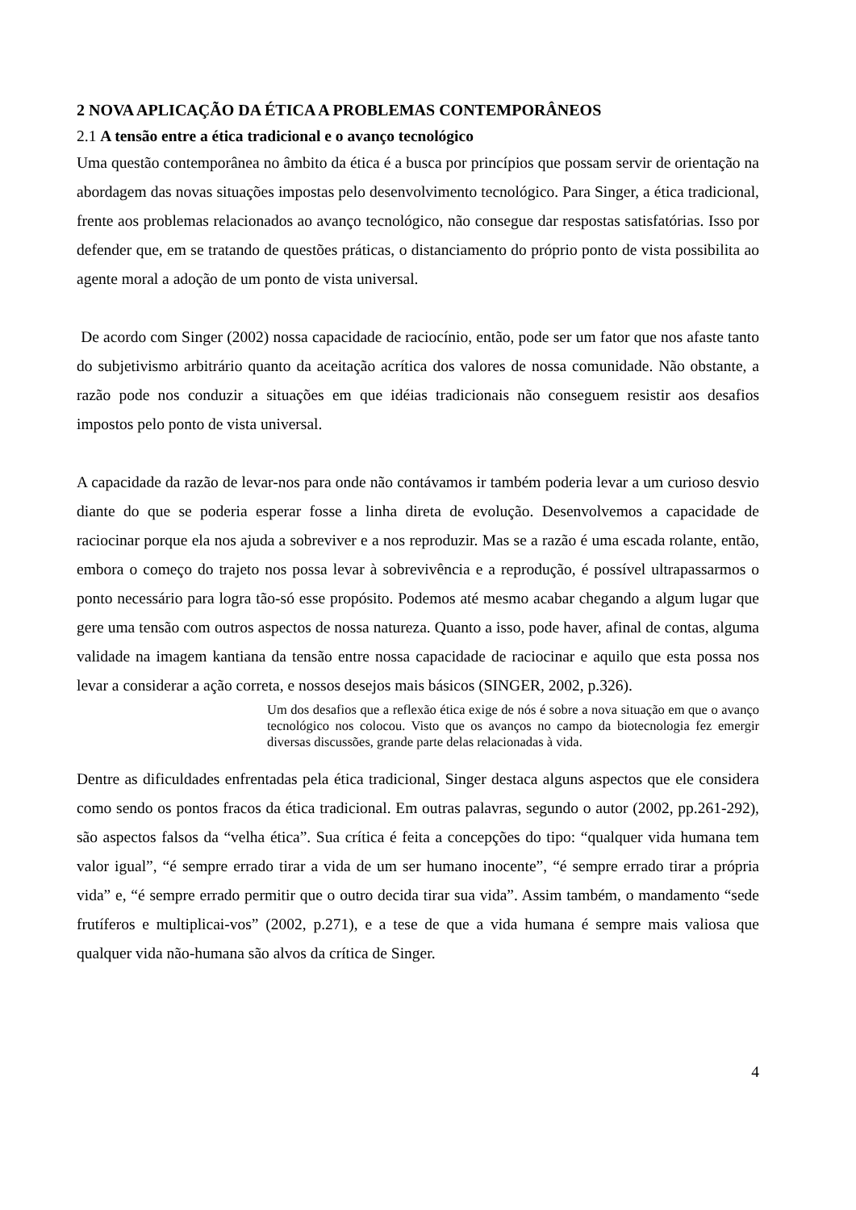2 NOVA APLICAÇÃO DA ÉTICA A PROBLEMAS CONTEMPORÂNEOS
2.1 A tensão entre a ética tradicional e o avanço tecnológico
Uma questão contemporânea no âmbito da ética é a busca por princípios que possam servir de orientação na abordagem das novas situações impostas pelo desenvolvimento tecnológico. Para Singer, a ética tradicional, frente aos problemas relacionados ao avanço tecnológico, não consegue dar respostas satisfatórias. Isso por defender que, em se tratando de questões práticas, o distanciamento do próprio ponto de vista possibilita ao agente moral a adoção de um ponto de vista universal.
De acordo com Singer (2002) nossa capacidade de raciocínio, então, pode ser um fator que nos afaste tanto do subjetivismo arbitrário quanto da aceitação acrítica dos valores de nossa comunidade. Não obstante, a razão pode nos conduzir a situações em que idéias tradicionais não conseguem resistir aos desafios impostos pelo ponto de vista universal.
A capacidade da razão de levar-nos para onde não contávamos ir também poderia levar a um curioso desvio diante do que se poderia esperar fosse a linha direta de evolução. Desenvolvemos a capacidade de raciocinar porque ela nos ajuda a sobreviver e a nos reproduzir. Mas se a razão é uma escada rolante, então, embora o começo do trajeto nos possa levar à sobrevivência e a reprodução, é possível ultrapassarmos o ponto necessário para logra tão-só esse propósito. Podemos até mesmo acabar chegando a algum lugar que gere uma tensão com outros aspectos de nossa natureza. Quanto a isso, pode haver, afinal de contas, alguma validade na imagem kantiana da tensão entre nossa capacidade de raciocinar e aquilo que esta possa nos levar a considerar a ação correta, e nossos desejos mais básicos (SINGER, 2002, p.326).
Um dos desafios que a reflexão ética exige de nós é sobre a nova situação em que o avanço tecnológico nos colocou. Visto que os avanços no campo da biotecnologia fez emergir diversas discussões, grande parte delas relacionadas à vida.
Dentre as dificuldades enfrentadas pela ética tradicional, Singer destaca alguns aspectos que ele considera como sendo os pontos fracos da ética tradicional. Em outras palavras, segundo o autor (2002, pp.261-292), são aspectos falsos da “velha ética”. Sua crítica é feita a concepções do tipo: “qualquer vida humana tem valor igual”, “é sempre errado tirar a vida de um ser humano inocente”, “é sempre errado tirar a própria vida” e, “é sempre errado permitir que o outro decida tirar sua vida”. Assim também, o mandamento “sede frutíferos e multiplicai-vos” (2002, p.271), e a tese de que a vida humana é sempre mais valiosa que qualquer vida não-humana são alvos da crítica de Singer.
4